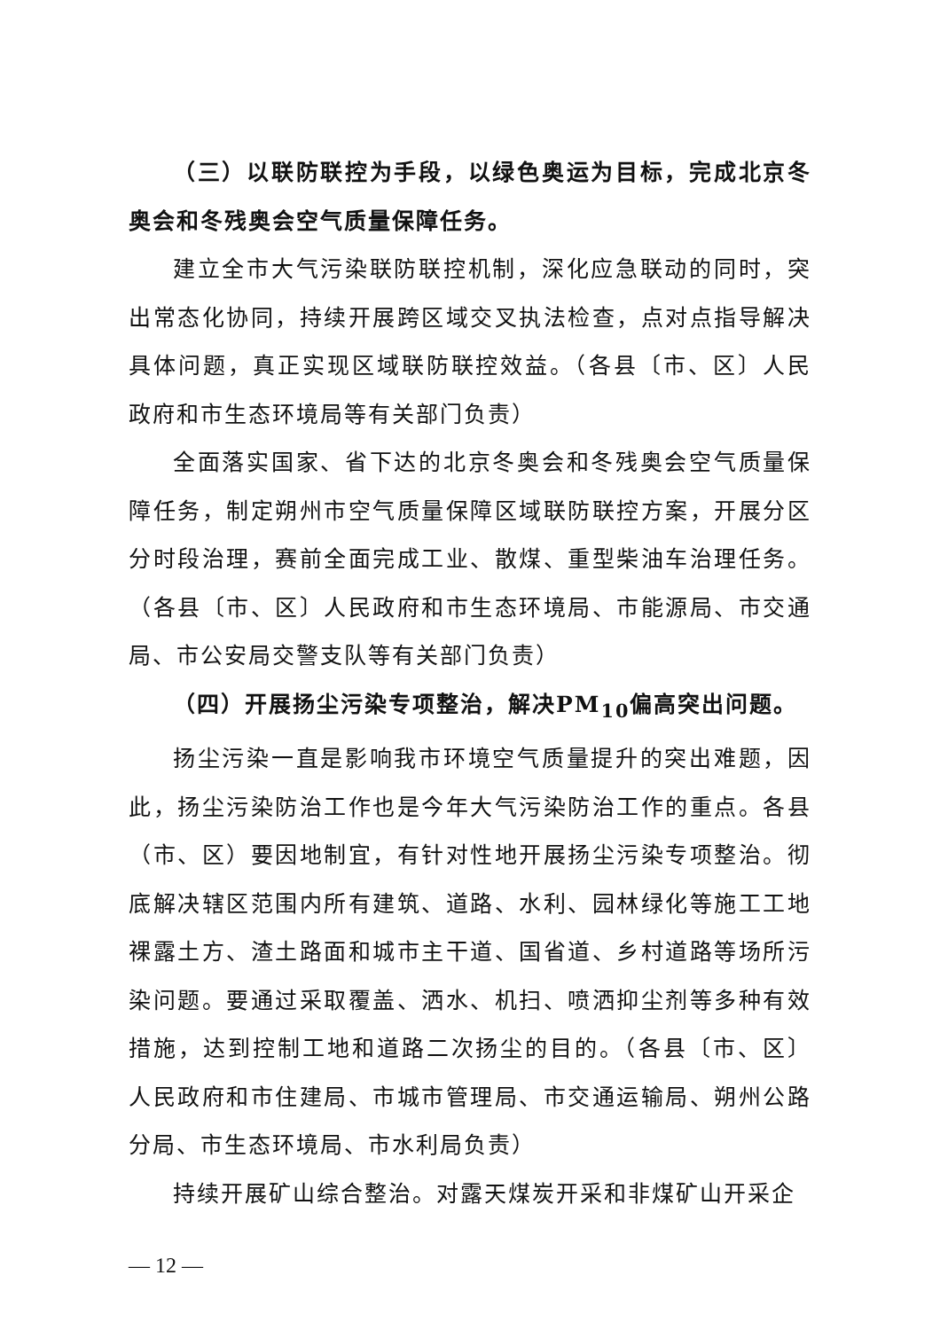（三）以联防联控为手段，以绿色奥运为目标，完成北京冬奥会和冬残奥会空气质量保障任务。
建立全市大气污染联防联控机制，深化应急联动的同时，突出常态化协同，持续开展跨区域交叉执法检查，点对点指导解决具体问题，真正实现区域联防联控效益。（各县〔市、区〕人民政府和市生态环境局等有关部门负责）
全面落实国家、省下达的北京冬奥会和冬残奥会空气质量保障任务，制定朔州市空气质量保障区域联防联控方案，开展分区分时段治理，赛前全面完成工业、散煤、重型柴油车治理任务。（各县〔市、区〕人民政府和市生态环境局、市能源局、市交通局、市公安局交警支队等有关部门负责）
（四）开展扬尘污染专项整治，解决PM<sub>10</sub>偏高突出问题。
扬尘污染一直是影响我市环境空气质量提升的突出难题，因此，扬尘污染防治工作也是今年大气污染防治工作的重点。各县（市、区）要因地制宜，有针对性地开展扬尘污染专项整治。彻底解决辖区范围内所有建筑、道路、水利、园林绿化等施工工地裸露土方、渣土路面和城市主干道、国省道、乡村道路等场所污染问题。要通过采取覆盖、洒水、机扫、喷洒抑尘剂等多种有效措施，达到控制工地和道路二次扬尘的目的。（各县〔市、区〕人民政府和市住建局、市城市管理局、市交通运输局、朔州公路分局、市生态环境局、市水利局负责）
持续开展矿山综合整治。对露天煤炭开采和非煤矿山开采企
— 12 —